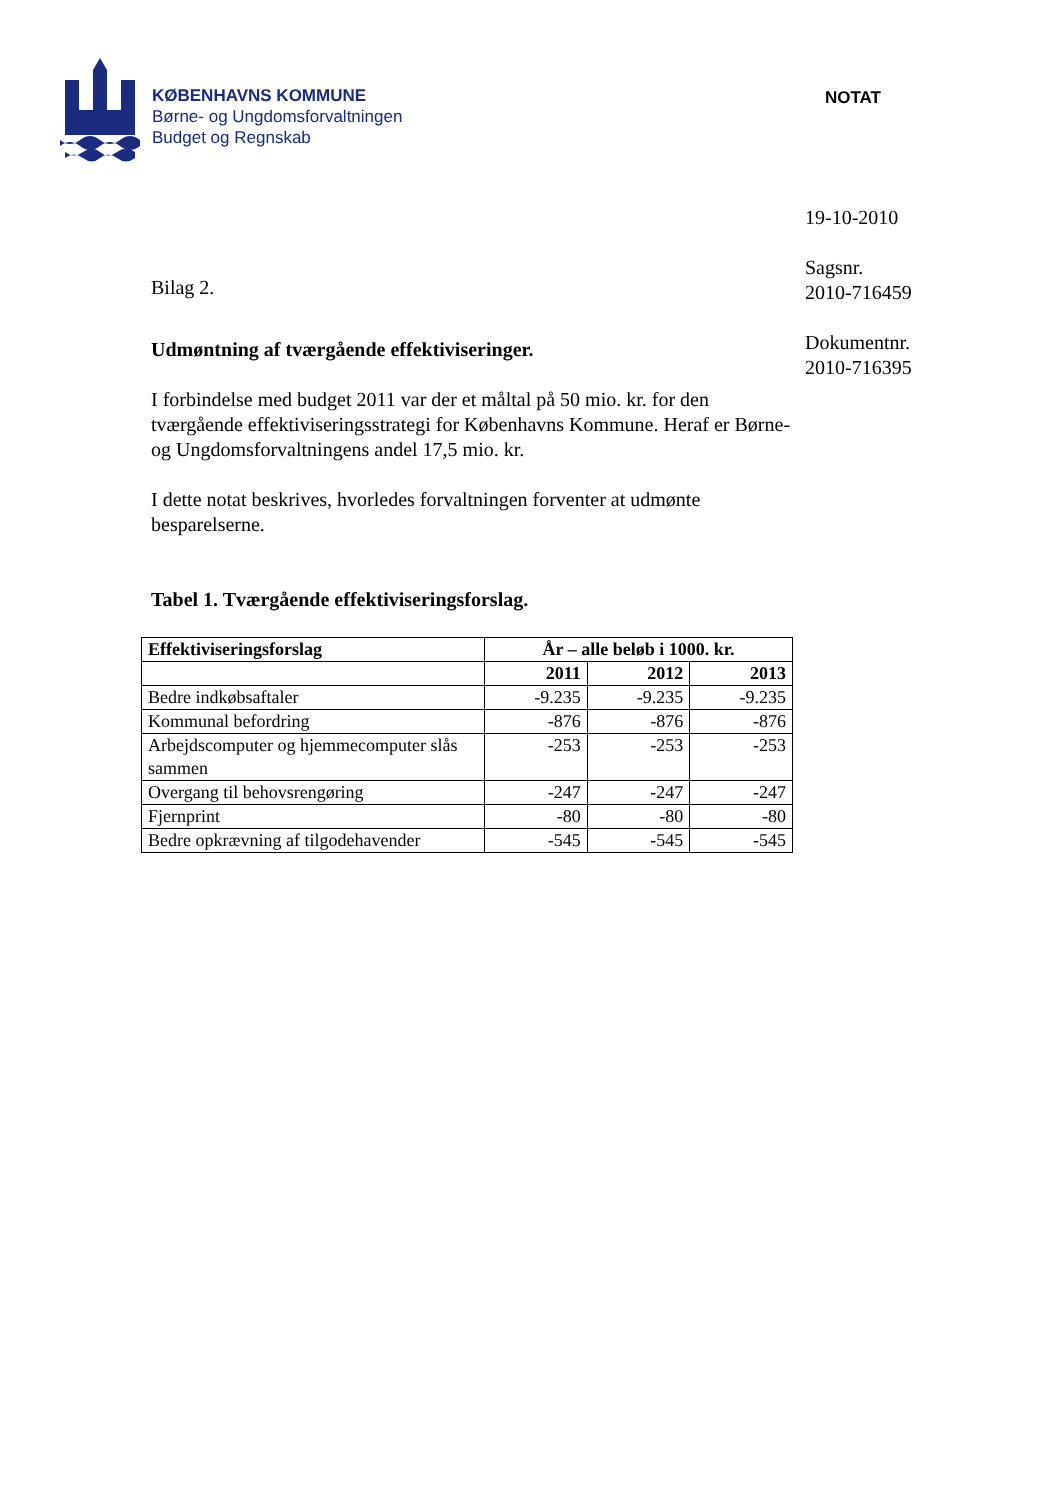KØBENHAVNS KOMMUNE
Børne- og Ungdomsforvaltningen
Budget og Regnskab
NOTAT
Bilag 2.
Udmøntning af tværgående effektiviseringer.
I forbindelse med budget 2011 var der et måltal på 50 mio. kr. for den tværgående effektiviseringsstrategi for Københavns Kommune. Heraf er Børne- og Ungdomsforvaltningens andel 17,5 mio. kr.
I dette notat beskrives, hvorledes forvaltningen forventer at udmønte besparelserne.
Tabel 1. Tværgående effektiviseringsforslag.
| Effektiviseringsforslag | År – alle beløb i 1000. kr. | | |
| --- | --- | --- | --- |
| | 2011 | 2012 | 2013 |
| Bedre indkøbsaftaler | -9.235 | -9.235 | -9.235 |
| Kommunal befordring | -876 | -876 | -876 |
| Arbejdscomputer og hjemmecomputer slås sammen | -253 | -253 | -253 |
| Overgang til behovsrengøring | -247 | -247 | -247 |
| Fjernprint | -80 | -80 | -80 |
| Bedre opkrævning af tilgodehavender | -545 | -545 | -545 |
19-10-2010
Sagsnr.
2010-716459
Dokumentnr.
2010-716395